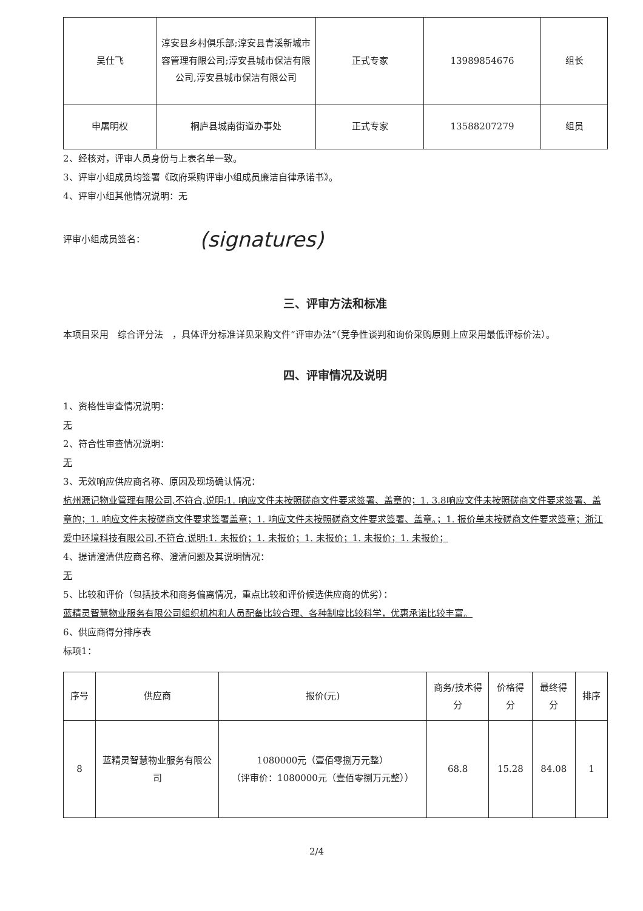| 吴仕飞 | 淳安县乡村俱乐部;淳安县青溪新城市容管理有限公司;淳安县城市保洁有限公司,淳安县城市保洁有限公司 | 正式专家 | 13989854676 | 组长 |
| 申屠明权 | 桐庐县城南街道办事处 | 正式专家 | 13588207279 | 组员 |
2、经核对，评审人员身份与上表名单一致。
3、评审小组成员均签署《政府采购评审小组成员廉洁自律承诺书》。
4、评审小组其他情况说明：无
评审小组成员签名：
(signatures)
三、评审方法和标准
本项目采用　综合评分法　，具体评分标准详见采购文件“评审办法”（竞争性谈判和询价采购原则上应采用最低评标价法）。
四、评审情况及说明
1、资格性审查情况说明：
无
2、符合性审查情况说明：
无
3、无效响应供应商名称、原因及现场确认情况：
杭州源记物业管理有限公司,不符合,说明:1. 响应文件未按照磋商文件要求签署、盖章的；1. 3.8响应文件未按照磋商文件要求签署、盖章的；1. 响应文件未按磋商文件要求签署盖章；1. 响应文件未按照磋商文件要求签署、盖章。；1. 报价单未按磋商文件要求签章；浙江爱中环境科技有限公司,不符合,说明:1. 未报价；1. 未报价；1. 未报价；1. 未报价；1. 未报价；
4、提请澄清供应商名称、澄清问题及其说明情况：
无
5、比较和评价（包括技术和商务偏离情况，重点比较和评价候选供应商的优劣）：
蓝精灵智慧物业服务有限公司组织机构和人员配备比较合理、各种制度比较科学，优惠承诺比较丰富。
6、供应商得分排序表
标项1：
| 序号 | 供应商 | 报价(元) | 商务/技术得分 | 价格得分 | 最终得分 | 排序 |
| --- | --- | --- | --- | --- | --- | --- |
| 8 | 蓝精灵智慧物业服务有限公司 | 1080000元（壹佰零捌万元整） （评审价：1080000元（壹佰零捌万元整）） | 68.8 | 15.28 | 84.08 | 1 |
2/4